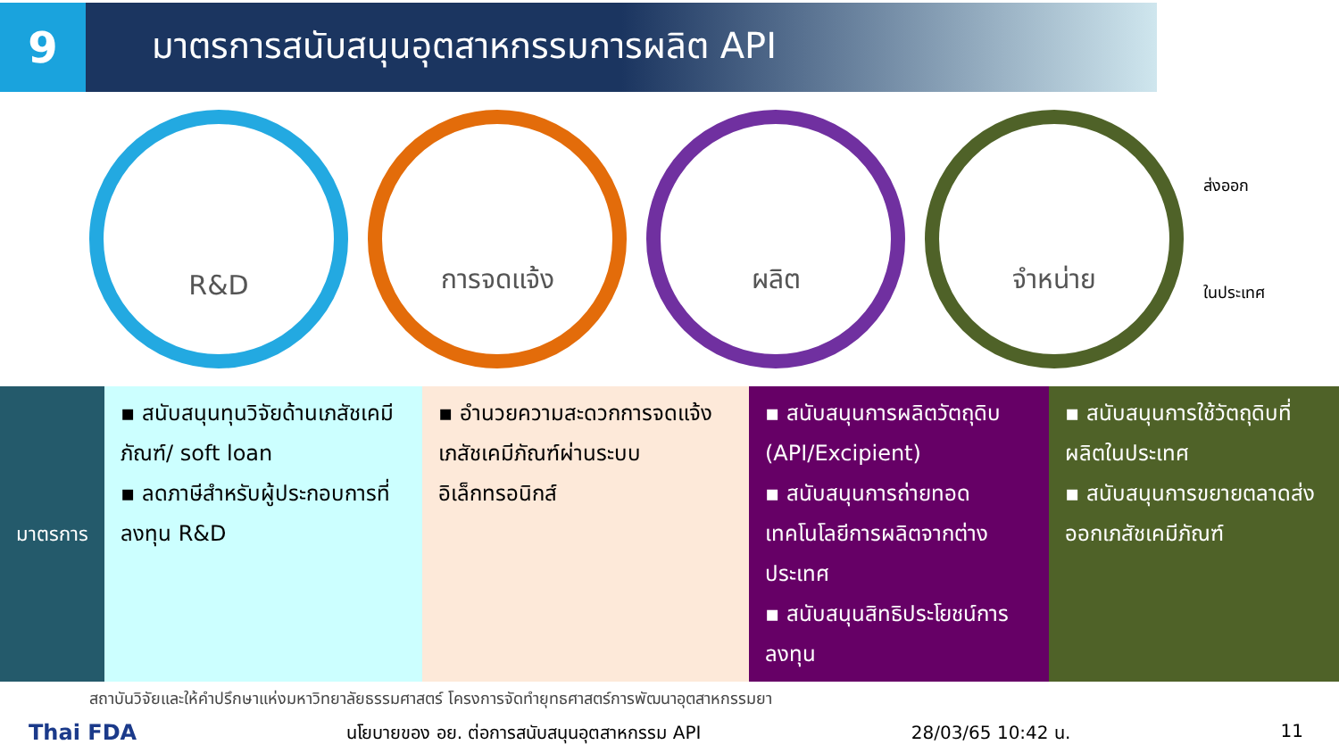9
มาตรการสนับสนุนอุตสาหกรรมการผลิต API
R&D การจดแจ้ง ผลิต จำหน่าย
ส่งออก
ในประเทศ
| มาตรการ | ▪ สนับสนุนทุนวิจัยด้านเภสัชเคมีภัณฑ์/ soft loan ▪ ลดภาษีสำหรับผู้ประกอบการที่ลงทุน R&D | ▪ อำนวยความสะดวกการจดแจ้งเภสัชเคมีภัณฑ์ผ่านระบบอิเล็กทรอนิกส์ | ▪ สนับสนุนการผลิตวัตถุดิบ (API/Excipient) ▪ สนับสนุนการถ่ายทอดเทคโนโลยีการผลิตจากต่างประเทศ ▪ สนับสนุนสิทธิประโยชน์การลงทุน | ▪ สนับสนุนการใช้วัตถุดิบที่ผลิตในประเทศ ▪ สนับสนุนการขยายตลาดส่งออกเภสัชเคมีภัณฑ์ |
สถาบันวิจัยและให้คำปรึกษาแห่งมหาวิทยาลัยธรรมศาสตร์ โครงการจัดทำยุทธศาสตร์การพัฒนาอุตสาหกรรมยา
Thai FDA นโยบายของ อย. ต่อการสนับสนุนอุตสาหกรรม API 28/03/65 10:42 น. 11